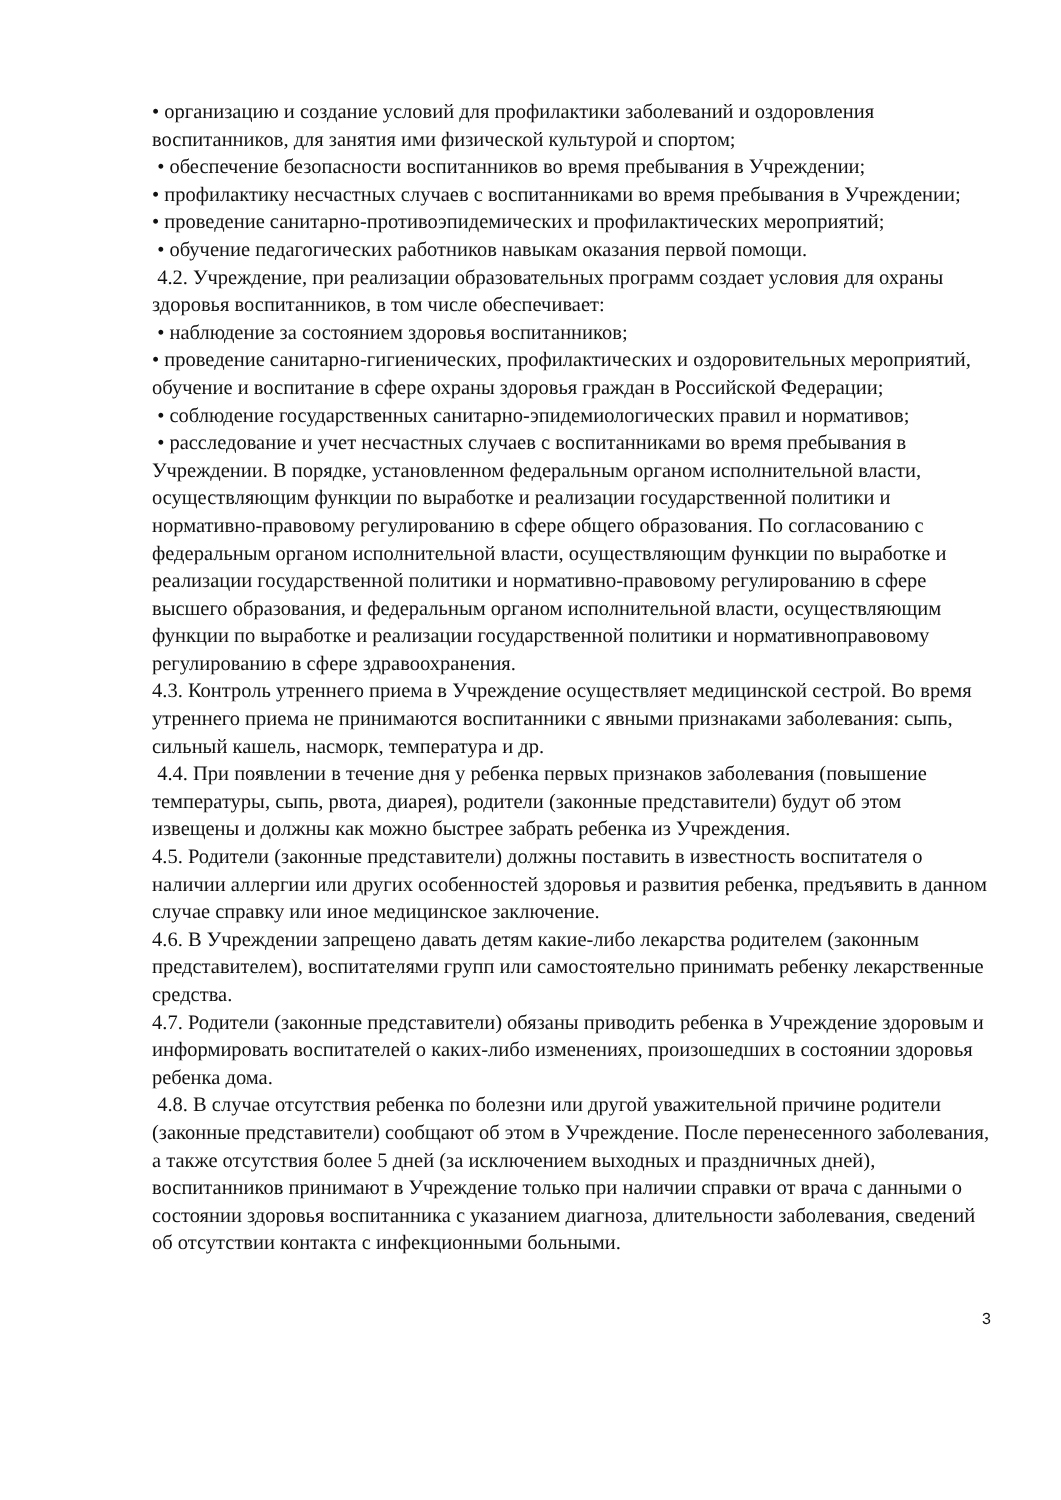• организацию и создание условий для профилактики заболеваний и оздоровления воспитанников, для занятия ими физической культурой и спортом;
• обеспечение безопасности воспитанников во время пребывания в Учреждении;
• профилактику несчастных случаев с воспитанниками во время пребывания в Учреждении;
• проведение санитарно-противоэпидемических и профилактических мероприятий;
• обучение педагогических работников навыкам оказания первой помощи.
4.2. Учреждение, при реализации образовательных программ создает условия для охраны здоровья воспитанников, в том числе обеспечивает:
• наблюдение за состоянием здоровья воспитанников;
• проведение санитарно-гигиенических, профилактических и оздоровительных мероприятий, обучение и воспитание в сфере охраны здоровья граждан в Российской Федерации;
• соблюдение государственных санитарно-эпидемиологических правил и нормативов;
• расследование и учет несчастных случаев с воспитанниками во время пребывания в Учреждении. В порядке, установленном федеральным органом исполнительной власти, осуществляющим функции по выработке и реализации государственной политики и нормативно-правовому регулированию в сфере общего образования. По согласованию с федеральным органом исполнительной власти, осуществляющим функции по выработке и реализации государственной политики и нормативно-правовому регулированию в сфере высшего образования, и федеральным органом исполнительной власти, осуществляющим функции по выработке и реализации государственной политики и нормативноправовому регулированию в сфере здравоохранения.
4.3. Контроль утреннего приема в Учреждение осуществляет медицинской сестрой. Во время утреннего приема не принимаются воспитанники с явными признаками заболевания: сыпь, сильный кашель, насморк, температура и др.
4.4. При появлении в течение дня у ребенка первых признаков заболевания (повышение температуры, сыпь, рвота, диарея), родители (законные представители) будут об этом извещены и должны как можно быстрее забрать ребенка из Учреждения.
4.5. Родители (законные представители) должны поставить в известность воспитателя о наличии аллергии или других особенностей здоровья и развития ребенка, предъявить в данном случае справку или иное медицинское заключение.
4.6. В Учреждении запрещено давать детям какие-либо лекарства родителем (законным представителем), воспитателями групп или самостоятельно принимать ребенку лекарственные средства.
4.7. Родители (законные представители) обязаны приводить ребенка в Учреждение здоровым и информировать воспитателей о каких-либо изменениях, произошедших в состоянии здоровья ребенка дома.
4.8. В случае отсутствия ребенка по болезни или другой уважительной причине родители (законные представители) сообщают об этом в Учреждение. После перенесенного заболевания, а также отсутствия более 5 дней (за исключением выходных и праздничных дней), воспитанников принимают в Учреждение только при наличии справки от врача с данными о состоянии здоровья воспитанника с указанием диагноза, длительности заболевания, сведений об отсутствии контакта с инфекционными больными.
3